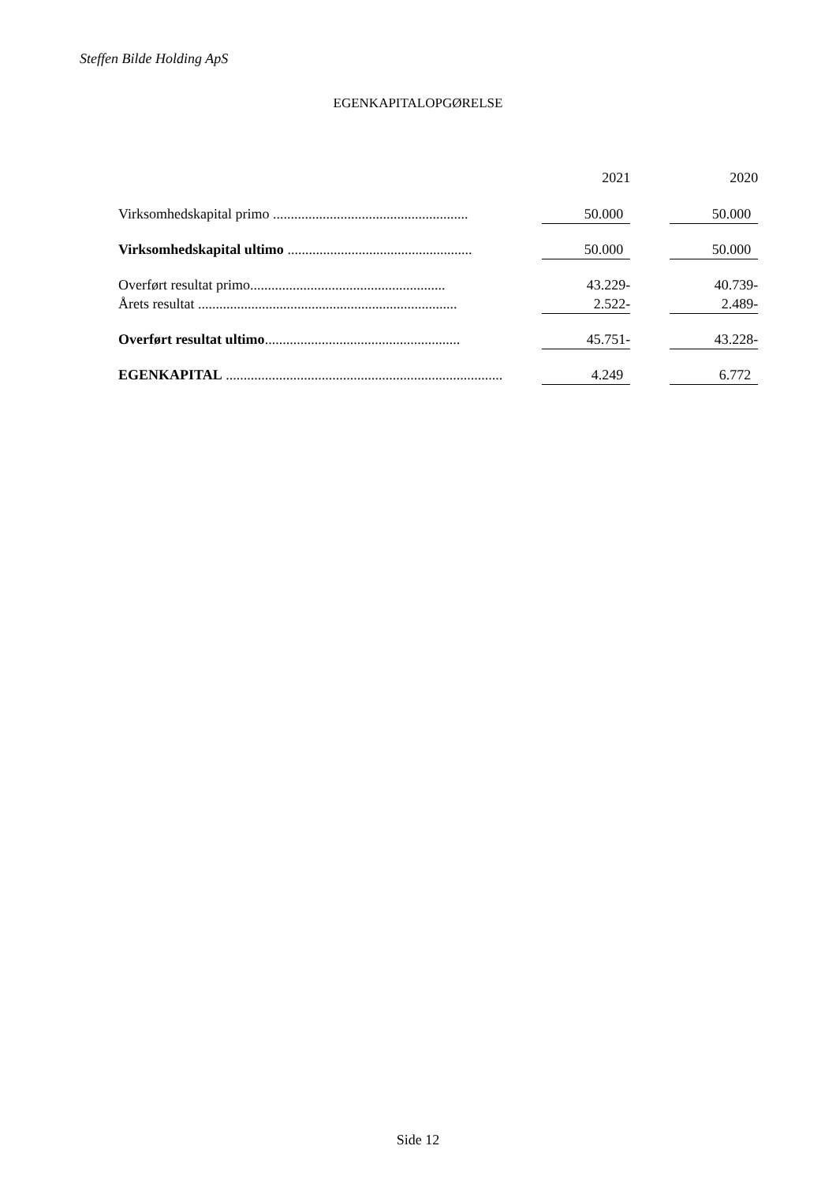Steffen Bilde Holding ApS
EGENKAPITALOPGØRELSE
| | | 2021 | | 2020 |
| --- | --- | --- | --- | --- |
| Virksomhedskapital primo ....................................................... | | 50.000 | | 50.000 |
| Virksomhedskapital ultimo .................................................... | | 50.000 | | 50.000 |
| Overført resultat primo....................................................... | | 43.229- | | 40.739- |
| Årets resultat ......................................................................... | | 2.522- | | 2.489- |
| Overført resultat ultimo ....................................................... | | 45.751- | | 43.228- |
| EGENKAPITAL .............................................................................. | | 4.249 | | 6.772 |
Side 12